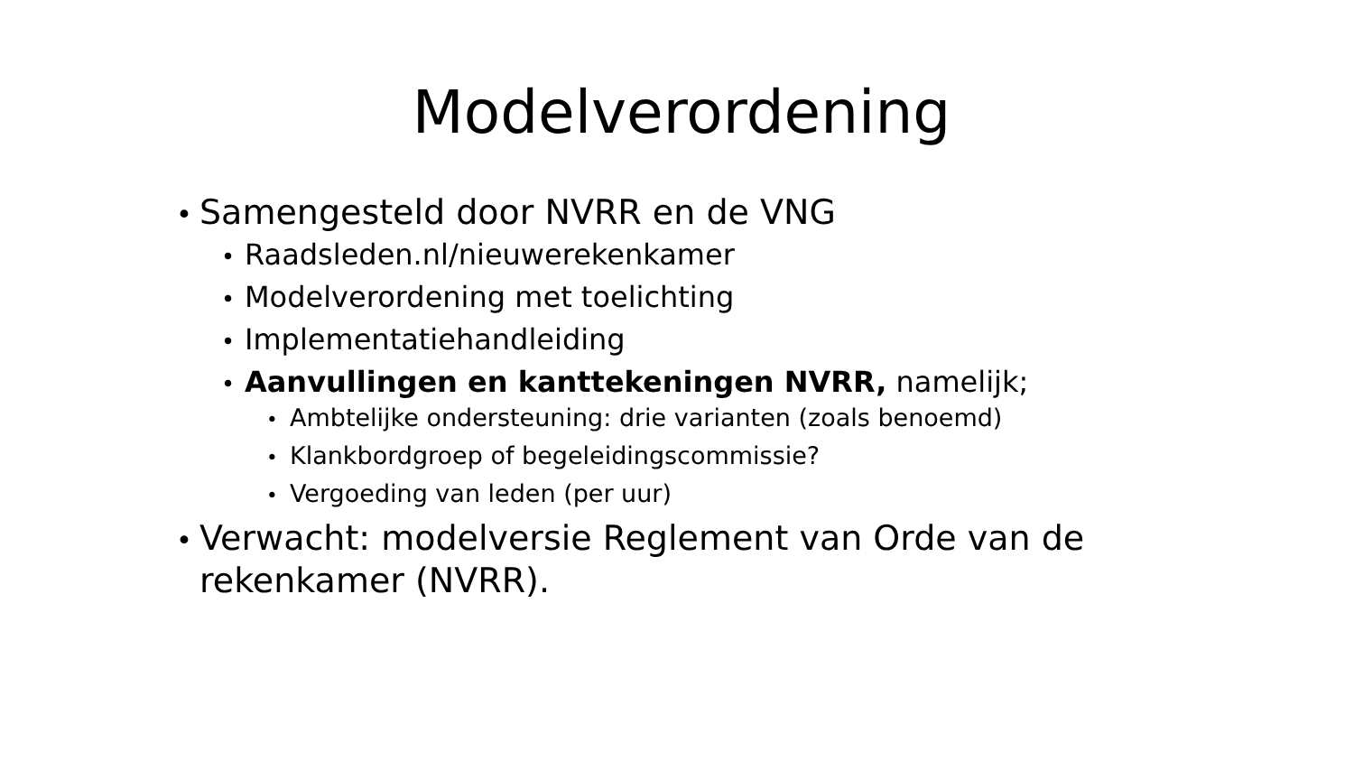Modelverordening
• Samengesteld door NVRR en de VNG
• Raadsleden.nl/nieuwerekenkamer
• Modelverordening met toelichting
• Implementatiehandleiding
• Aanvullingen en kanttekeningen NVRR, namelijk;
• Ambtelijke ondersteuning: drie varianten (zoals benoemd)
• Klankbordgroep of begeleidingscommissie?
• Vergoeding van leden (per uur)
• Verwacht: modelversie Reglement van Orde van de rekenkamer (NVRR).